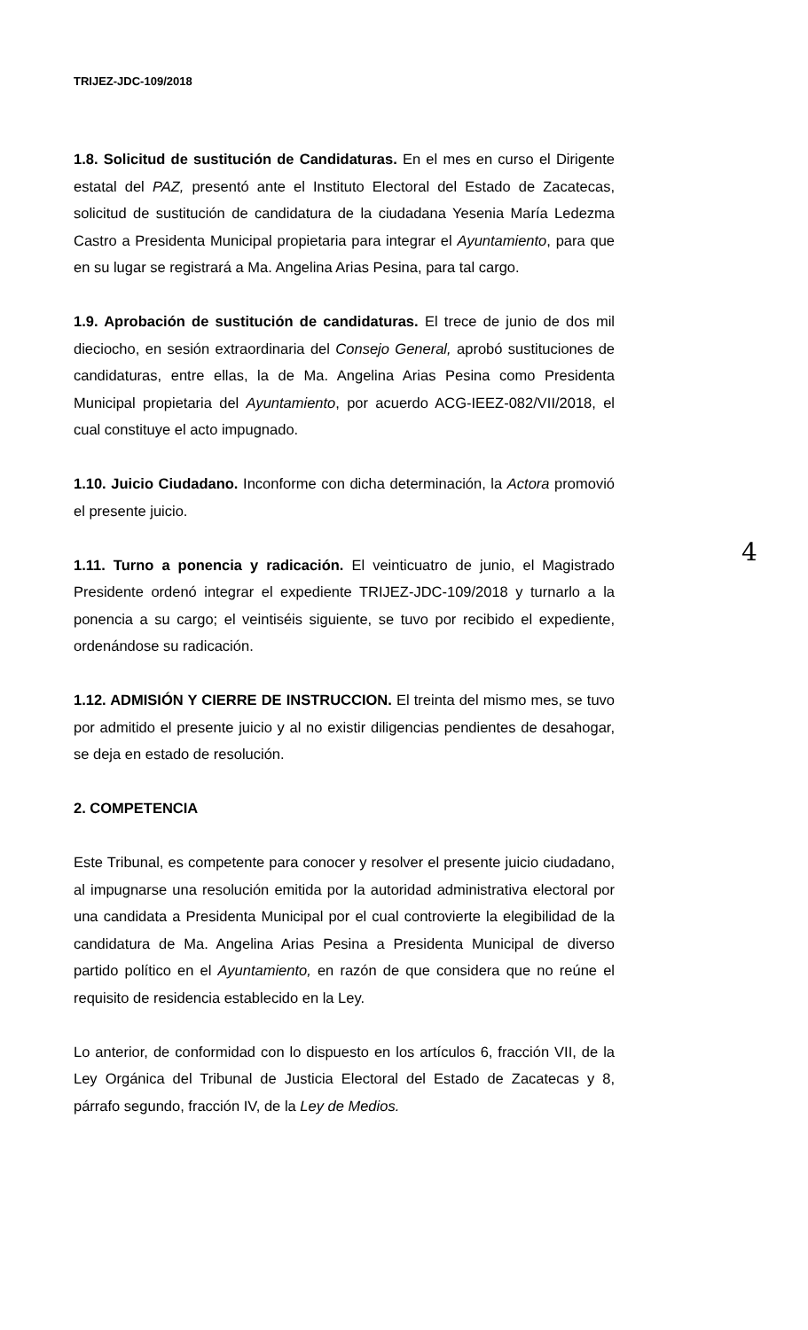TRIJEZ-JDC-109/2018
4
1.8. Solicitud de sustitución de Candidaturas. En el mes en curso el Dirigente estatal del PAZ, presentó ante el Instituto Electoral del Estado de Zacatecas, solicitud de sustitución de candidatura de la ciudadana Yesenia María Ledezma Castro a Presidenta Municipal propietaria para integrar el Ayuntamiento, para que en su lugar se registrará a Ma. Angelina Arias Pesina, para tal cargo.
1.9. Aprobación de sustitución de candidaturas. El trece de junio de dos mil dieciocho, en sesión extraordinaria del Consejo General, aprobó sustituciones de candidaturas, entre ellas, la de Ma. Angelina Arias Pesina como Presidenta Municipal propietaria del Ayuntamiento, por acuerdo ACG-IEEZ-082/VII/2018, el cual constituye el acto impugnado.
1.10. Juicio Ciudadano. Inconforme con dicha determinación, la Actora promovió el presente juicio.
1.11. Turno a ponencia y radicación. El veinticuatro de junio, el Magistrado Presidente ordenó integrar el expediente TRIJEZ-JDC-109/2018 y turnarlo a la ponencia a su cargo; el veintiséis siguiente, se tuvo por recibido el expediente, ordenándose su radicación.
1.12. ADMISIÓN Y CIERRE DE INSTRUCCION. El treinta del mismo mes, se tuvo por admitido el presente juicio y al no existir diligencias pendientes de desahogar, se deja en estado de resolución.
2. COMPETENCIA
Este Tribunal, es competente para conocer y resolver el presente juicio ciudadano, al impugnarse una resolución emitida por la autoridad administrativa electoral por una candidata a Presidenta Municipal por el cual controvierte la elegibilidad de la candidatura de Ma. Angelina Arias Pesina a Presidenta Municipal de diverso partido político en el Ayuntamiento, en razón de que considera que no reúne el requisito de residencia establecido en la Ley.
Lo anterior, de conformidad con lo dispuesto en los artículos 6, fracción VII, de la Ley Orgánica del Tribunal de Justicia Electoral del Estado de Zacatecas y 8, párrafo segundo, fracción IV, de la Ley de Medios.